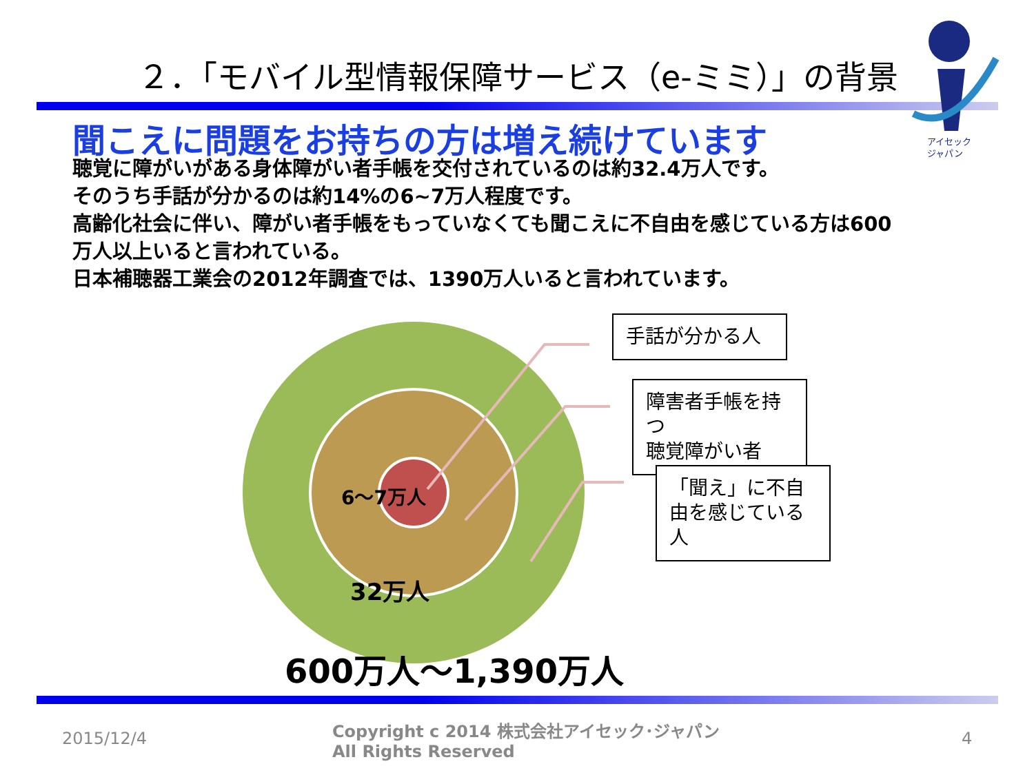２．「モバイル型情報保障サービス（e-ミミ）」の背景
アイセック
ジャパン
聞こえに問題をお持ちの方は増え続けています
聴覚に障がいがある身体障がい者手帳を交付されているのは約32.4万人です。
そのうち手話が分かるのは約14%の6~7万人程度です。
高齢化社会に伴い、障がい者手帳をもっていなくても聞こえに不自由を感じている方は600万人以上いると言われている。
日本補聴器工業会の2012年調査では、1390万人いると言われています。
手話が分かる人
障害者手帳を持つ
聴覚障がい者
「聞え」に不自由を感じている人
6～7万人
32万人
600万人～1,390万人
2015/12/4
Copyright c 2014 株式会社アイセック･ジャパン
All Rights Reserved
4